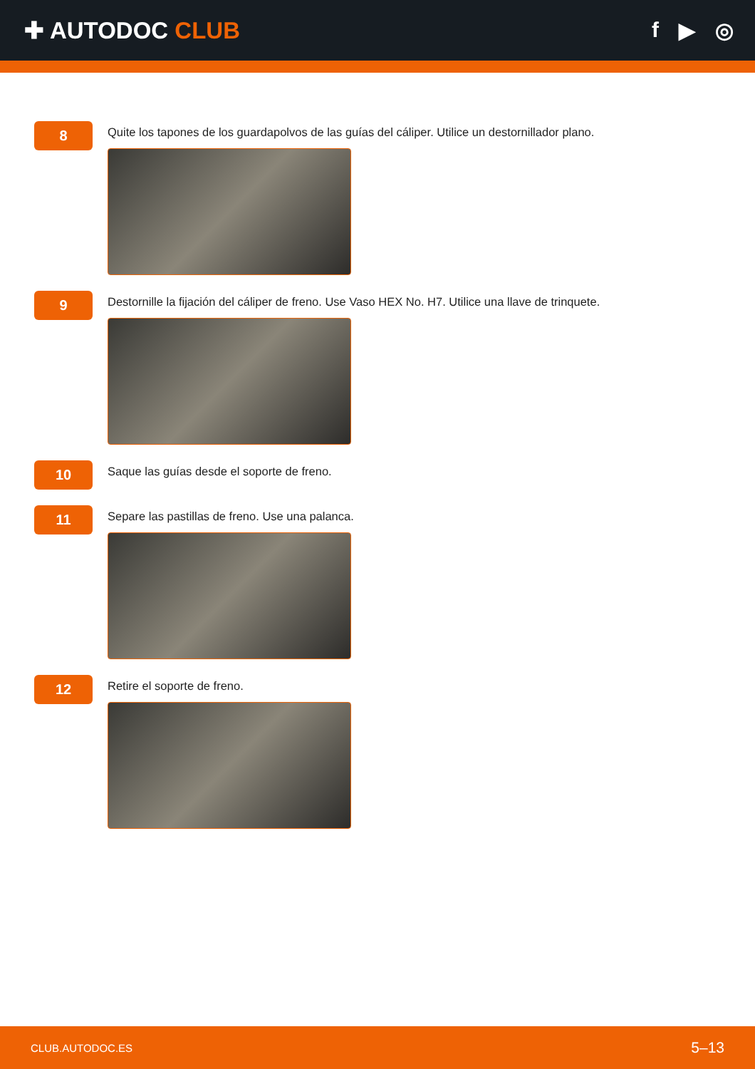✚ AUTODOC CLUB f ▶ ◎
8
Quite los tapones de los guardapolvos de las guías del cáliper. Utilice un destornillador plano.
9
Destornille la fijación del cáliper de freno. Use Vaso HEX No. H7. Utilice una llave de trinquete.
10
Saque las guías desde el soporte de freno.
11
Separe las pastillas de freno. Use una palanca.
12
Retire el soporte de freno.
CLUB.AUTODOC.ES 5–13